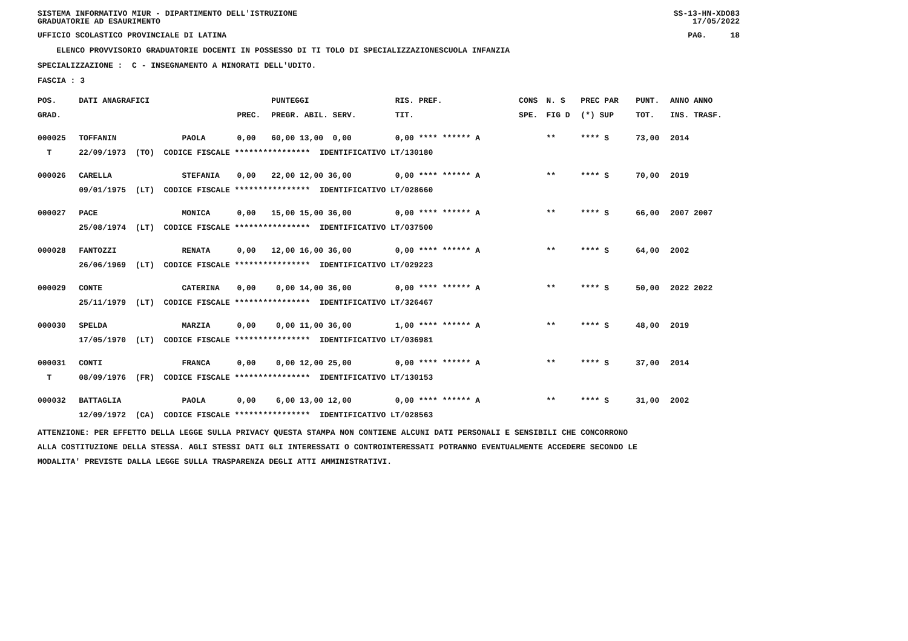SISTEMA INFORMATIVO MIUR - DIPARTIMENTO DELL'ISTRUZIONE SS-13-HN-XDO83
GRADUATORIE AD ESAURIMENTO 17/05/2022
UFFICIO SCOLASTICO PROVINCIALE DI LATINA PAG. 18
ELENCO PROVVISORIO GRADUATORIE DOCENTI IN POSSESSO DI TI TOLO DI SPECIALIZZAZIONESCUOLA INFANZIA
SPECIALIZZAZIONE : C - INSEGNAMENTO A MINORATI DELL'UDITO.
FASCIA : 3
| POS. | DATI ANAGRAFICI | | | PUNTEGGI | RIS. PREF. | CONS | N. S | PREC PAR | PUNT. | ANNO ANNO |
| --- | --- | --- | --- | --- | --- | --- | --- | --- | --- | --- |
| GRAD. | | | PREC. | PREGR. ABIL. SERV. | TIT. | SPE. | FIG D | (*) SUP | TOT. | INS. TRASF. |
| 000025 | TOFFANIN | PAOLA | 0,00 | 60,00 13,00 0,00 | 0,00 **** ****** A | | ** | **** S | 73,00 | 2014 |
| T | 22/09/1973 (TO) CODICE FISCALE **************** IDENTIFICATIVO LT/130180 | | | | | | | | | |
| 000026 | CARELLA | STEFANIA | 0,00 | 22,00 12,00 36,00 | 0,00 **** ****** A | | ** | **** S | 70,00 | 2019 |
| | 09/01/1975 (LT) CODICE FISCALE **************** IDENTIFICATIVO LT/028660 | | | | | | | | | |
| 000027 | PACE | MONICA | 0,00 | 15,00 15,00 36,00 | 0,00 **** ****** A | | ** | **** S | 66,00 | 2007 2007 |
| | 25/08/1974 (LT) CODICE FISCALE **************** IDENTIFICATIVO LT/037500 | | | | | | | | | |
| 000028 | FANTOZZI | RENATA | 0,00 | 12,00 16,00 36,00 | 0,00 **** ****** A | | ** | **** S | 64,00 | 2002 |
| | 26/06/1969 (LT) CODICE FISCALE **************** IDENTIFICATIVO LT/029223 | | | | | | | | | |
| 000029 | CONTE | CATERINA | 0,00 | 0,00 14,00 36,00 | 0,00 **** ****** A | | ** | **** S | 50,00 | 2022 2022 |
| | 25/11/1979 (LT) CODICE FISCALE **************** IDENTIFICATIVO LT/326467 | | | | | | | | | |
| 000030 | SPELDA | MARZIA | 0,00 | 0,00 11,00 36,00 | 1,00 **** ****** A | | ** | **** S | 48,00 | 2019 |
| | 17/05/1970 (LT) CODICE FISCALE **************** IDENTIFICATIVO LT/036981 | | | | | | | | | |
| 000031 | CONTI | FRANCA | 0,00 | 0,00 12,00 25,00 | 0,00 **** ****** A | | ** | **** S | 37,00 | 2014 |
| T | 08/09/1976 (FR) CODICE FISCALE **************** IDENTIFICATIVO LT/130153 | | | | | | | | | |
| 000032 | BATTAGLIA | PAOLA | 0,00 | 6,00 13,00 12,00 | 0,00 **** ****** A | | ** | **** S | 31,00 | 2002 |
| | 12/09/1972 (CA) CODICE FISCALE **************** IDENTIFICATIVO LT/028563 | | | | | | | | | |
ATTENZIONE: PER EFFETTO DELLA LEGGE SULLA PRIVACY QUESTA STAMPA NON CONTIENE ALCUNI DATI PERSONALI E SENSIBILI CHE CONCORRONO
ALLA COSTITUZIONE DELLA STESSA. AGLI STESSI DATI GLI INTERESSATI O CONTROINTERESSATI POTRANNO EVENTUALMENTE ACCEDERE SECONDO LE
MODALITA' PREVISTE DALLA LEGGE SULLA TRASPARENZA DEGLI ATTI AMMINISTRATIVI.